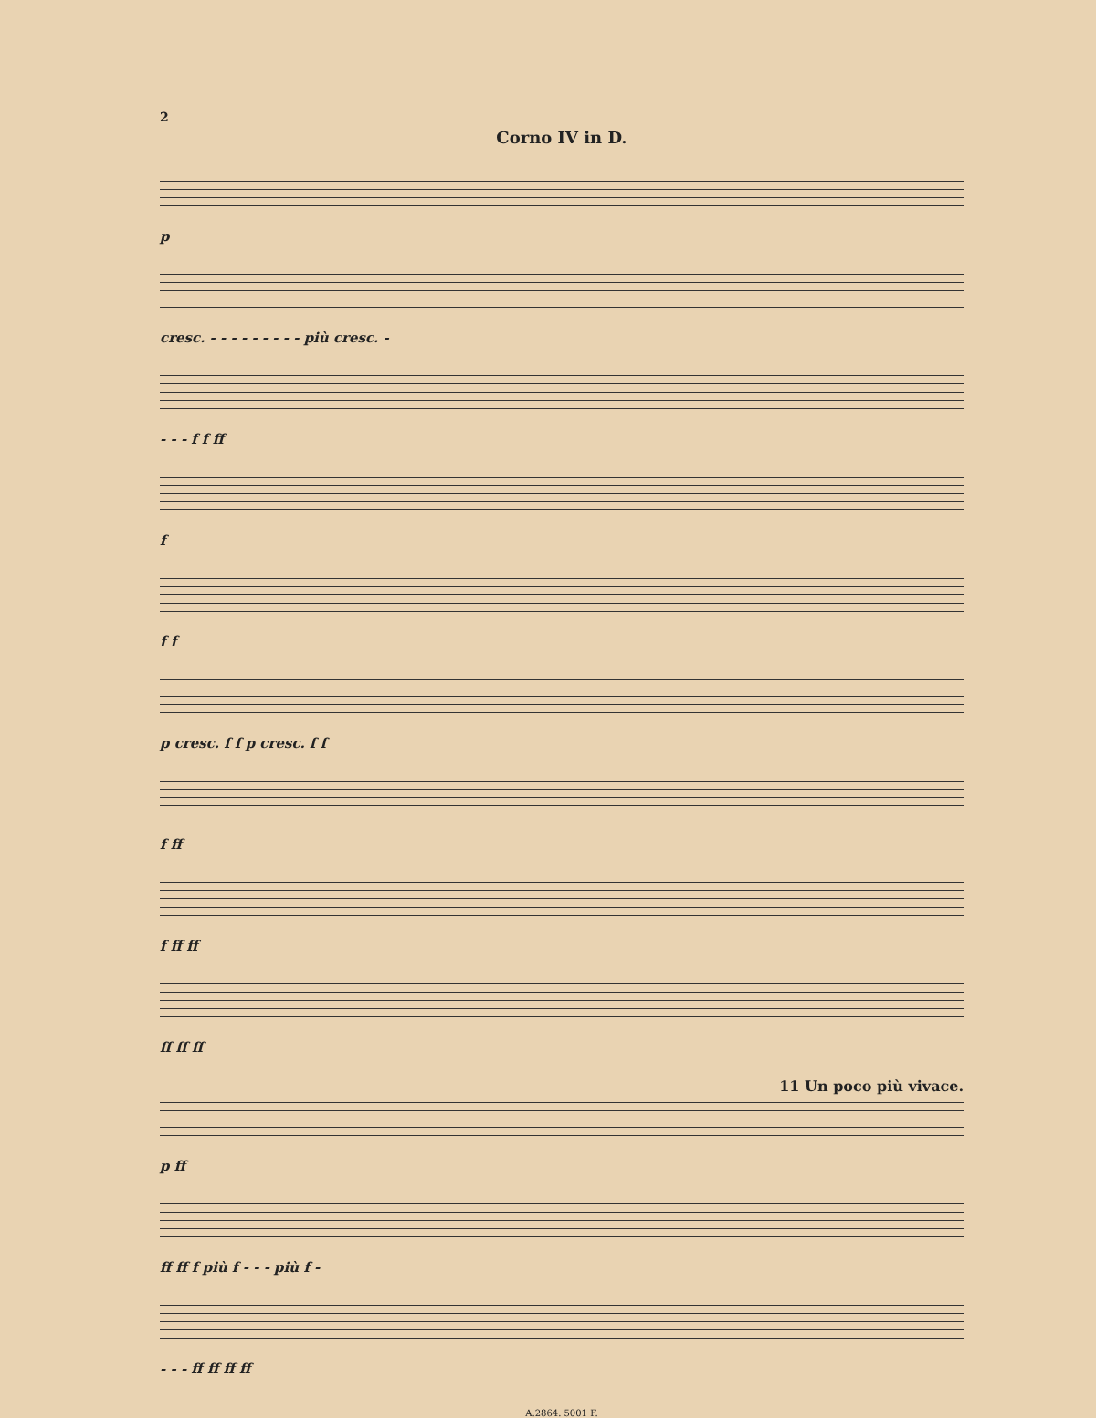2
Corno IV in D.
p
cresc. - - - - - - - - - più cresc. -
- - - f f ff
f
f f
p cresc. f f p cresc. f f
f ff
f ff ff
ff ff ff
11 Un poco più vivace.
p ff
ff ff f più f - - - più f -
- - - ff ff ff ff
A.2864. 5001 F.